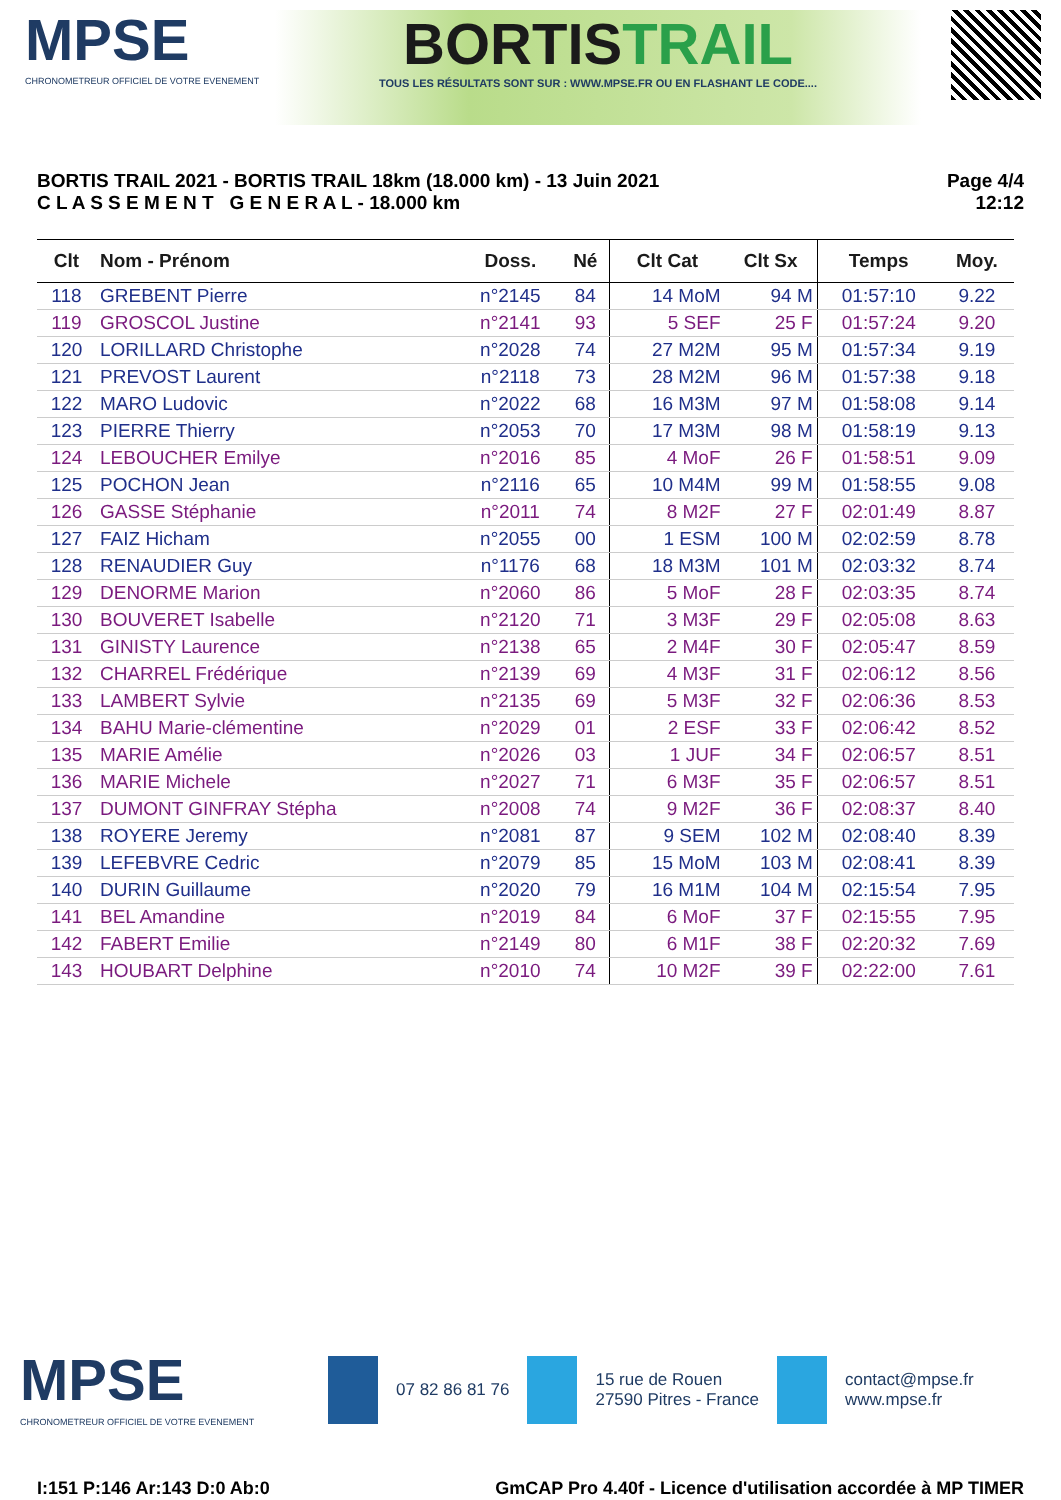MPSE
CHRONOMETREUR OFFICIEL DE VOTRE EVENEMENT
BORTISTRAIL
TOUS LES RÉSULTATS SONT SUR : WWW.MPSE.FR OU EN FLASHANT LE CODE....
BORTIS TRAIL 2021 - BORTIS TRAIL 18km (18.000 km) - 13 Juin 2021
C L A S S E M E N T G E N E R A L - 18.000 km
Page 4/4
12:12
| Clt | Nom - Prénom | Doss. | Né | Clt Cat | Clt Sx | Temps | Moy. |
| --- | --- | --- | --- | --- | --- | --- | --- |
| 118 | GREBENT Pierre | n°2145 | 84 | 14 MoM | 94 M | 01:57:10 | 9.22 |
| 119 | GROSCOL Justine | n°2141 | 93 | 5 SEF | 25 F | 01:57:24 | 9.20 |
| 120 | LORILLARD Christophe | n°2028 | 74 | 27 M2M | 95 M | 01:57:34 | 9.19 |
| 121 | PREVOST Laurent | n°2118 | 73 | 28 M2M | 96 M | 01:57:38 | 9.18 |
| 122 | MARO Ludovic | n°2022 | 68 | 16 M3M | 97 M | 01:58:08 | 9.14 |
| 123 | PIERRE Thierry | n°2053 | 70 | 17 M3M | 98 M | 01:58:19 | 9.13 |
| 124 | LEBOUCHER Emilye | n°2016 | 85 | 4 MoF | 26 F | 01:58:51 | 9.09 |
| 125 | POCHON Jean | n°2116 | 65 | 10 M4M | 99 M | 01:58:55 | 9.08 |
| 126 | GASSE Stéphanie | n°2011 | 74 | 8 M2F | 27 F | 02:01:49 | 8.87 |
| 127 | FAIZ Hicham | n°2055 | 00 | 1 ESM | 100 M | 02:02:59 | 8.78 |
| 128 | RENAUDIER Guy | n°1176 | 68 | 18 M3M | 101 M | 02:03:32 | 8.74 |
| 129 | DENORME Marion | n°2060 | 86 | 5 MoF | 28 F | 02:03:35 | 8.74 |
| 130 | BOUVERET Isabelle | n°2120 | 71 | 3 M3F | 29 F | 02:05:08 | 8.63 |
| 131 | GINISTY Laurence | n°2138 | 65 | 2 M4F | 30 F | 02:05:47 | 8.59 |
| 132 | CHARREL Frédérique | n°2139 | 69 | 4 M3F | 31 F | 02:06:12 | 8.56 |
| 133 | LAMBERT Sylvie | n°2135 | 69 | 5 M3F | 32 F | 02:06:36 | 8.53 |
| 134 | BAHU Marie-clémentine | n°2029 | 01 | 2 ESF | 33 F | 02:06:42 | 8.52 |
| 135 | MARIE Amélie | n°2026 | 03 | 1 JUF | 34 F | 02:06:57 | 8.51 |
| 136 | MARIE Michele | n°2027 | 71 | 6 M3F | 35 F | 02:06:57 | 8.51 |
| 137 | DUMONT GINFRAY Stépha | n°2008 | 74 | 9 M2F | 36 F | 02:08:37 | 8.40 |
| 138 | ROYERE Jeremy | n°2081 | 87 | 9 SEM | 102 M | 02:08:40 | 8.39 |
| 139 | LEFEBVRE Cedric | n°2079 | 85 | 15 MoM | 103 M | 02:08:41 | 8.39 |
| 140 | DURIN Guillaume | n°2020 | 79 | 16 M1M | 104 M | 02:15:54 | 7.95 |
| 141 | BEL Amandine | n°2019 | 84 | 6 MoF | 37 F | 02:15:55 | 7.95 |
| 142 | FABERT Emilie | n°2149 | 80 | 6 M1F | 38 F | 02:20:32 | 7.69 |
| 143 | HOUBART Delphine | n°2010 | 74 | 10 M2F | 39 F | 02:22:00 | 7.61 |
MPSE
CHRONOMETREUR OFFICIEL DE VOTRE EVENEMENT
07 82 86 81 76
15 rue de Rouen
27590 Pitres - France
contact@mpse.fr
www.mpse.fr
I:151 P:146 Ar:143 D:0 Ab:0 GmCAP Pro 4.40f - Licence d'utilisation accordée à MP TIMER